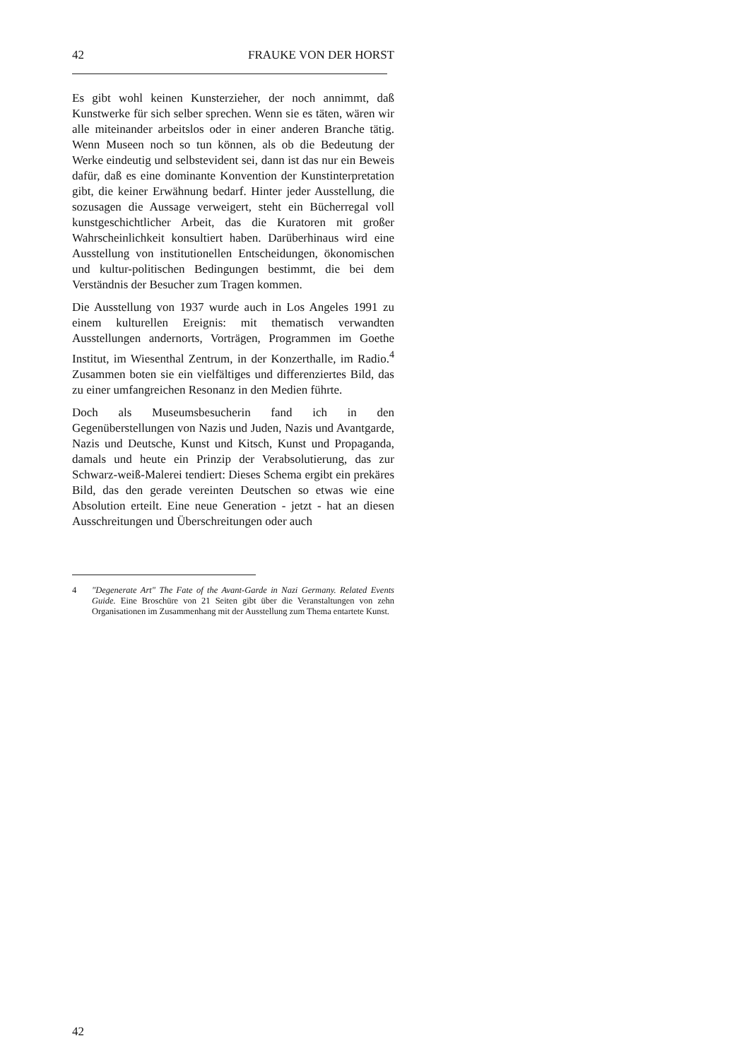42 FRAUKE VON DER HORST
Es gibt wohl keinen Kunsterzieher, der noch annimmt, daß Kunstwerke für sich selber sprechen. Wenn sie es täten, wären wir alle miteinander arbeitslos oder in einer anderen Branche tätig. Wenn Museen noch so tun können, als ob die Bedeutung der Werke eindeutig und selbstevident sei, dann ist das nur ein Beweis dafür, daß es eine dominante Konvention der Kunstinterpretation gibt, die keiner Erwähnung bedarf. Hinter jeder Ausstellung, die sozusagen die Aussage verweigert, steht ein Bücherregal voll kunstgeschichtlicher Arbeit, das die Kuratoren mit großer Wahrscheinlichkeit konsultiert haben. Darüberhinaus wird eine Ausstellung von institutionellen Entscheidungen, ökonomischen und kultur-politischen Bedingungen bestimmt, die bei dem Verständnis der Besucher zum Tragen kommen.
Die Ausstellung von 1937 wurde auch in Los Angeles 1991 zu einem kulturellen Ereignis: mit thematisch verwandten Ausstellungen andernorts, Vorträgen, Programmen im Goethe Institut, im Wiesenthal Zentrum, in der Konzerthalle, im Radio.<sup>4</sup> Zusammen boten sie ein vielfältiges und differenziertes Bild, das zu einer umfangreichen Resonanz in den Medien führte.
Doch als Museumsbesucherin fand ich in den Gegenüberstellungen von Nazis und Juden, Nazis und Avantgarde, Nazis und Deutsche, Kunst und Kitsch, Kunst und Propaganda, damals und heute ein Prinzip der Verabsolutierung, das zur Schwarz-weiß-Malerei tendiert: Dieses Schema ergibt ein prekäres Bild, das den gerade vereinten Deutschen so etwas wie eine Absolution erteilt. Eine neue Generation - jetzt - hat an diesen Ausschreitungen und Überschreitungen oder auch
4 "Degenerate Art" The Fate of the Avant-Garde in Nazi Germany. Related Events Guide. Eine Broschüre von 21 Seiten gibt über die Veranstaltungen von zehn Organisationen im Zusammenhang mit der Ausstellung zum Thema entartete Kunst.
42